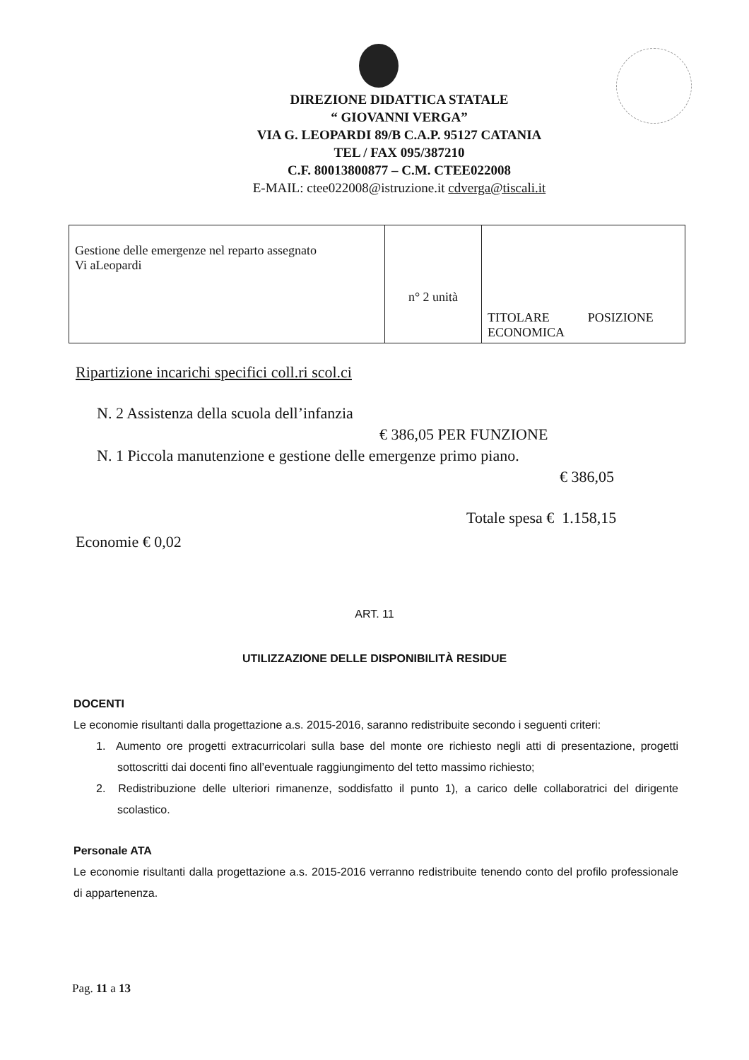DIREZIONE DIDATTICA STATALE
“ GIOVANNI VERGA”
VIA G. LEOPARDI 89/B C.A.P. 95127 CATANIA
TEL / FAX 095/387210
C.F. 80013800877 – C.M. CTEE022008
E-MAIL: ctee022008@istruzione.it cdverga@tiscali.it
| Gestione delle emergenze nel reparto assegnato Vi aLeopardi | n° 2 unità | TITOLARE POSIZIONE ECONOMICA |
Ripartizione incarichi specifici coll.ri scol.ci
N. 2 Assistenza della scuola dell’infanzia
€ 386,05 PER FUNZIONE
N. 1 Piccola manutenzione e gestione delle emergenze primo piano.
€ 386,05
Totale spesa € 1.158,15
Economie € 0,02
ART. 11
UTILIZZAZIONE DELLE DISPONIBILITÀ RESIDUE
DOCENTI
Le economie risultanti dalla progettazione a.s. 2015-2016, saranno redistribuite secondo i seguenti criteri:
1. Aumento ore progetti extracurricolari sulla base del monte ore richiesto negli atti di presentazione, progetti sottoscritti dai docenti fino all’eventuale raggiungimento del tetto massimo richiesto;
2. Redistribuzione delle ulteriori rimanenze, soddisfatto il punto 1), a carico delle collaboratrici del dirigente scolastico.
Personale ATA
Le economie risultanti dalla progettazione a.s. 2015-2016 verranno redistribuite tenendo conto del profilo professionale di appartenenza.
Pag. 11 a 13